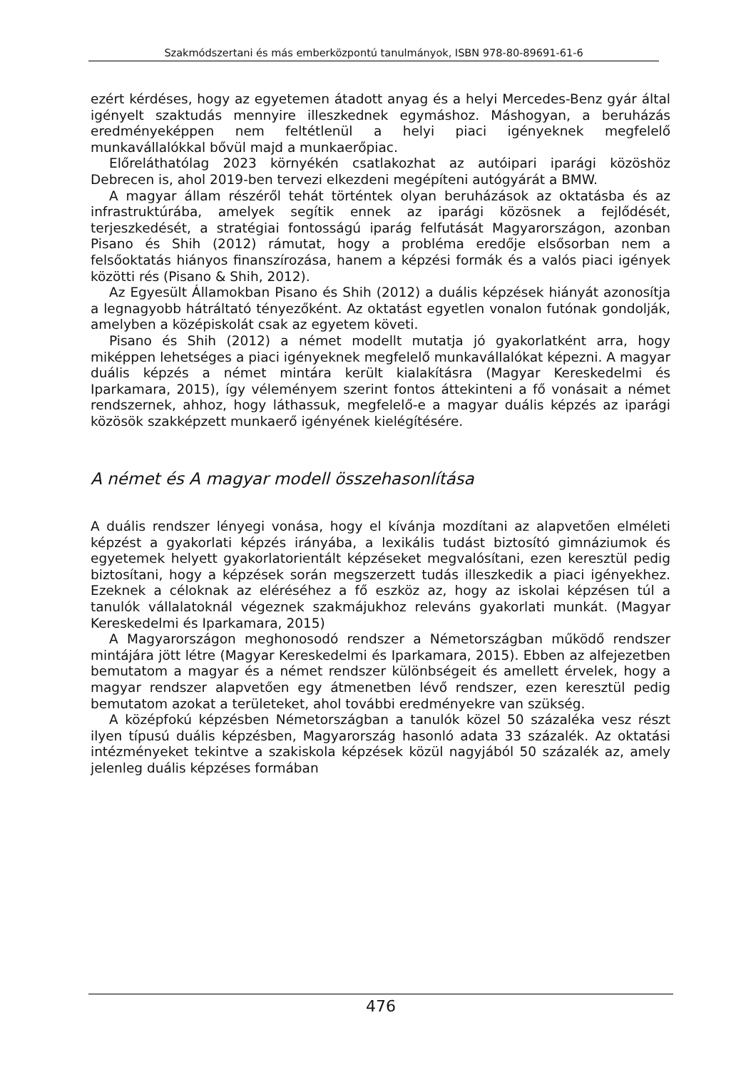Szakmódszertani és más emberközpontú tanulmányok, ISBN 978-80-89691-61-6
ezért kérdéses, hogy az egyetemen átadott anyag és a helyi Mercedes-Benz gyár által igényelt szaktudás mennyire illeszkednek egymáshoz. Máshogyan, a beruházás eredményeképpen nem feltétlenül a helyi piaci igényeknek megfelelő munkavállalókkal bővül majd a munkaerőpiac.
Előreláthatólag 2023 környékén csatlakozhat az autóipari iparági közöshöz Debrecen is, ahol 2019-ben tervezi elkezdeni megépíteni autógyárát a BMW.
A magyar állam részéről tehát történtek olyan beruházások az oktatásba és az infrastruktúrába, amelyek segítik ennek az iparági közösnek a fejlődését, terjeszkedését, a stratégiai fontosságú iparág felfutását Magyarországon, azonban Pisano és Shih (2012) rámutat, hogy a probléma eredője elsősorban nem a felsőoktatás hiányos finanszírozása, hanem a képzési formák és a valós piaci igények közötti rés (Pisano & Shih, 2012).
Az Egyesült Államokban Pisano és Shih (2012) a duális képzések hiányát azonosítja a legnagyobb hátráltató tényezőként. Az oktatást egyetlen vonalon futónak gondolják, amelyben a középiskolát csak az egyetem követi.
Pisano és Shih (2012) a német modellt mutatja jó gyakorlatként arra, hogy miképpen lehetséges a piaci igényeknek megfelelő munkavállalókat képezni. A magyar duális képzés a német mintára került kialakításra (Magyar Kereskedelmi és Iparkamara, 2015), így véleményem szerint fontos áttekinteni a fő vonásait a német rendszernek, ahhoz, hogy láthassuk, megfelelő-e a magyar duális képzés az iparági közösök szakképzett munkaerő igényének kielégítésére.
A német és A magyar modell összehasonlítása
A duális rendszer lényegi vonása, hogy el kívánja mozdítani az alapvetően elméleti képzést a gyakorlati képzés irányába, a lexikális tudást biztosító gimnáziumok és egyetemek helyett gyakorlatorientált képzéseket megvalósítani, ezen keresztül pedig biztosítani, hogy a képzések során megszerzett tudás illeszkedik a piaci igényekhez. Ezeknek a céloknak az eléréséhez a fő eszköz az, hogy az iskolai képzésen túl a tanulók vállalatoknál végeznek szakmájukhoz releváns gyakorlati munkát. (Magyar Kereskedelmi és Iparkamara, 2015)
A Magyarországon meghonosodó rendszer a Németországban működő rendszer mintájára jött létre (Magyar Kereskedelmi és Iparkamara, 2015). Ebben az alfejezetben bemutatom a magyar és a német rendszer különbségeit és amellett érvelek, hogy a magyar rendszer alapvetően egy átmenetben lévő rendszer, ezen keresztül pedig bemutatom azokat a területeket, ahol további eredményekre van szükség.
A középfokú képzésben Németországban a tanulók közel 50 százaléka vesz részt ilyen típusú duális képzésben, Magyarország hasonló adata 33 százalék. Az oktatási intézményeket tekintve a szakiskola képzések közül nagyjából 50 százalék az, amely jelenleg duális képzéses formában
476